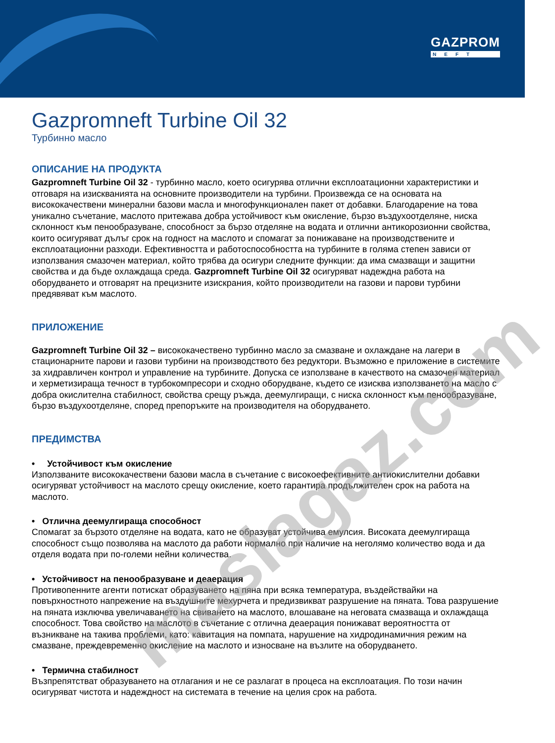GAZPROM
NEFT
Gazpromneft Turbine Oil 32
Турбинно масло
ОПИСАНИЕ НА ПРОДУКТА
Gazpromneft Turbine Oil 32 - турбинно масло, което осигурява отлични експлоатационни характеристики и отговаря на изискванията на основните производители на турбини. Произвежда се на основата на висококачествени минерални базови масла и многофункционален пакет от добавки. Благодарение на това уникално съчетание, маслото притежава добра устойчивост към окисление, бързо въздухоотделяне, ниска склонност към пенообразуване, способност за бързо отделяне на водата и отлични антикорозионни свойства, които осигуряват дълъг срок на годност на маслото и спомагат за понижаване на производствените и експлоатационни разходи. Ефективността и работоспособността на турбините в голяма степен зависи от използвания смазочен материал, който трябва да осигури следните функции: да има смазващи и защитни свойства и да бъде охлаждаща среда. Gazpromneft Turbine Oil 32 осигуряват надеждна работа на оборудването и отговарят на прецизните изискрания, който производители на газови и парови турбини предявяват към маслото.
ПРИЛОЖЕНИЕ
Gazpromneft Turbine Oil 32 – висококачествено турбинно масло за смазване и охлаждане на лагери в стационарните парови и газови турбини на производството без редуктори. Възможно е приложение в системите за хидравличен контрол и управление на турбините. Допуска се използване в качеството на смазочен материал и херметизираща течност в турбокомпресори и сходно оборудване, където се изисква използването на масло с добра окислителна стабилност, свойства срещу ръжда, деемулгиращи, с ниска склонност към пенообразуване, бързо въздухоотделяне, според препоръките на производителя на оборудването.
ПРЕДИМСТВА
• Устойчивост към окисление
Използваните висококачествени базови масла в съчетание с високоефективните антиокислителни добавки осигуряват устойчивост на маслото срещу окисление, което гарантира продължителен срок на работа на маслото.
• Отлична деемулгираща способност
Спомагат за бързото отделяне на водата, като не образуват устойчива емулсия. Високата деемулгираща способност също позволява на маслото да работи нормално при наличие на неголямо количество вода и да отделя водата при по-големи нейни количества.
• Устойчивост на пенообразуване и деаерация
Противопенните агенти потискат образуването на пяна при всяка температура, въздействайки на повърхностното напрежение на въздушните мехурчета и предизвикват разрушение на пяната. Това разрушение на пяната изключва увеличаването на свиването на маслото, влошаване на неговата смазваща и охлаждаща способност. Това свойство на маслото в съчетание с отлична деаерация понижават вероятността от възникване на такива проблеми, като: кавитация на помпата, нарушение на хидродинамичния режим на смазване, преждевременно окисление на маслото и износване на възлите на оборудването.
• Термична стабилност
Възпрепятстват образуването на отлагания и не се разлагат в процеса на експлоатация. По този начин осигуряват чистота и надеждност на системата в течение на целия срок на работа.
maslagaz.com